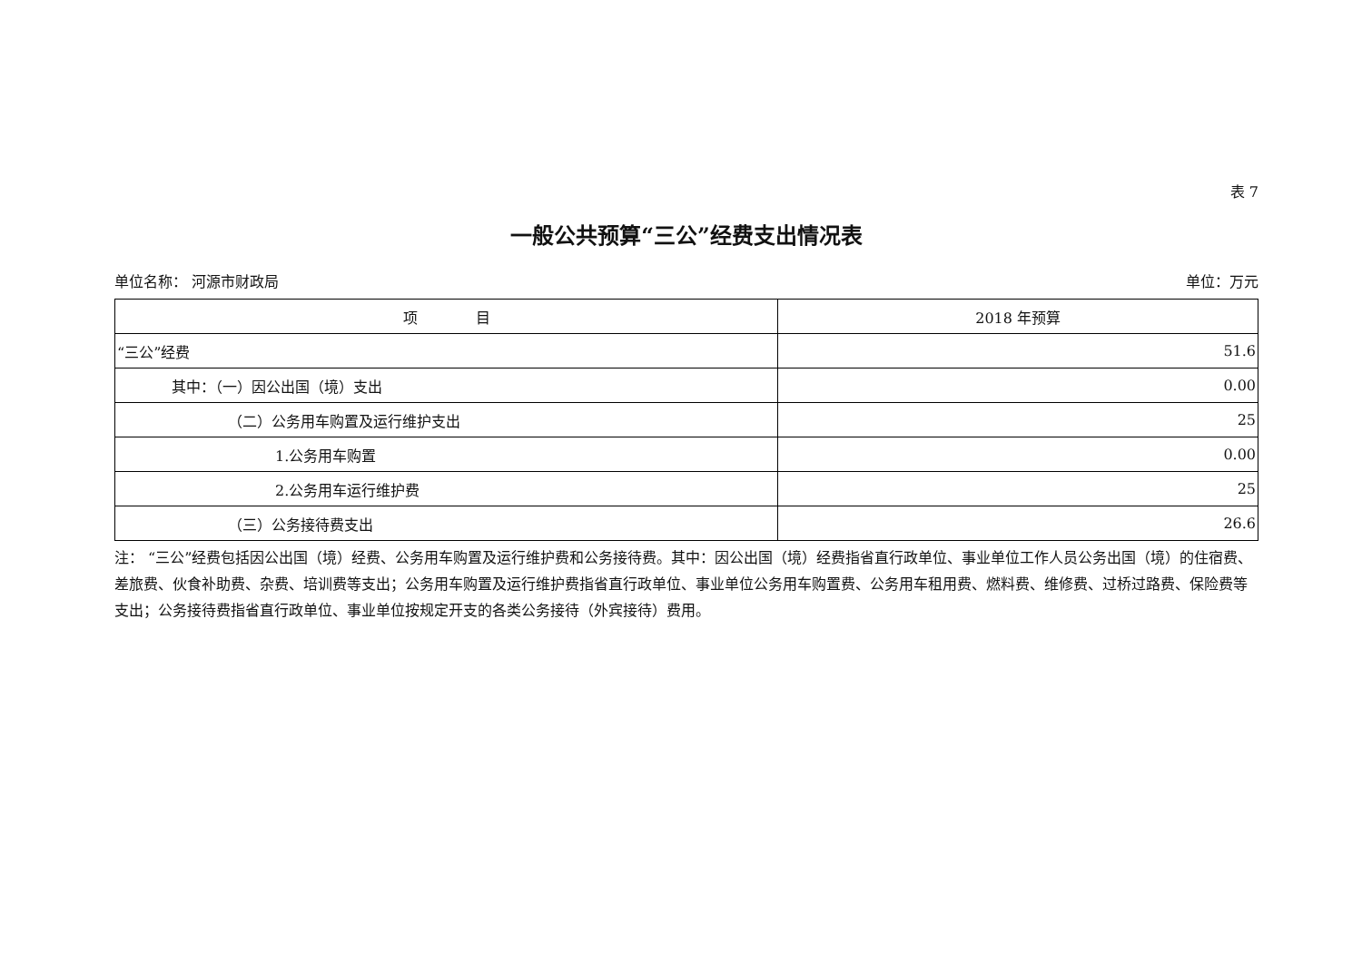表 7
一般公共预算“三公”经费支出情况表
单位名称： 河源市财政局 单位：万元
| 项 目 | 2018 年预算 |
| --- | --- |
| “三公”经费 | 51.6 |
| 其中：（一）因公出国（境）支出 | 0.00 |
| （二）公务用车购置及运行维护支出 | 25 |
| 1.公务用车购置 | 0.00 |
| 2.公务用车运行维护费 | 25 |
| （三）公务接待费支出 | 26.6 |
注： “三公”经费包括因公出国（境）经费、公务用车购置及运行维护费和公务接待费。其中：因公出国（境）经费指省直行政单位、事业单位工作人员公务出国（境）的住宿费、差旅费、伙食补助费、杂费、培训费等支出；公务用车购置及运行维护费指省直行政单位、事业单位公务用车购置费、公务用车租用费、燃料费、维修费、过桥过路费、保险费等支出；公务接待费指省直行政单位、事业单位按规定开支的各类公务接待（外宾接待）费用。